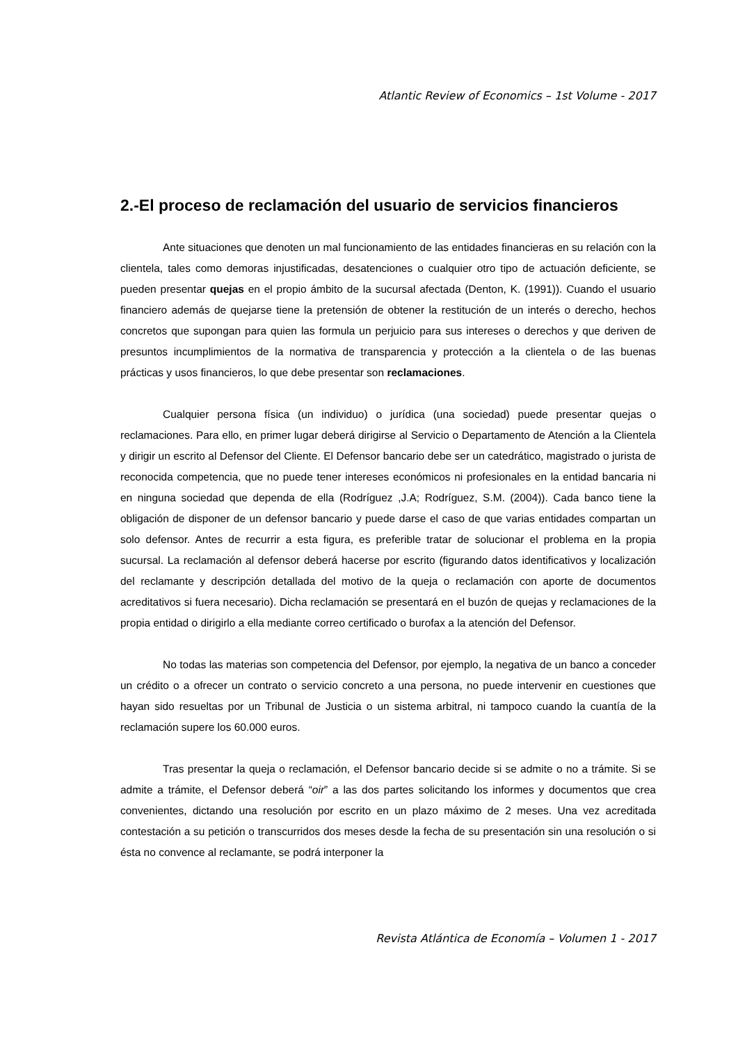Atlantic Review of Economics – 1st Volume - 2017
2.-El proceso de reclamación del usuario de servicios financieros
Ante situaciones que denoten un mal funcionamiento de las entidades financieras en su relación con la clientela, tales como demoras injustificadas, desatenciones o cualquier otro tipo de actuación deficiente, se pueden presentar quejas en el propio ámbito de la sucursal afectada (Denton, K. (1991)). Cuando el usuario financiero además de quejarse tiene la pretensión de obtener la restitución de un interés o derecho, hechos concretos que supongan para quien las formula un perjuicio para sus intereses o derechos y que deriven de presuntos incumplimientos de la normativa de transparencia y protección a la clientela o de las buenas prácticas y usos financieros, lo que debe presentar son reclamaciones.
Cualquier persona física (un individuo) o jurídica (una sociedad) puede presentar quejas o reclamaciones. Para ello, en primer lugar deberá dirigirse al Servicio o Departamento de Atención a la Clientela y dirigir un escrito al Defensor del Cliente. El Defensor bancario debe ser un catedrático, magistrado o jurista de reconocida competencia, que no puede tener intereses económicos ni profesionales en la entidad bancaria ni en ninguna sociedad que dependa de ella (Rodríguez ,J.A; Rodríguez, S.M. (2004)). Cada banco tiene la obligación de disponer de un defensor bancario y puede darse el caso de que varias entidades compartan un solo defensor. Antes de recurrir a esta figura, es preferible tratar de solucionar el problema en la propia sucursal. La reclamación al defensor deberá hacerse por escrito (figurando datos identificativos y localización del reclamante y descripción detallada del motivo de la queja o reclamación con aporte de documentos acreditativos si fuera necesario). Dicha reclamación se presentará en el buzón de quejas y reclamaciones de la propia entidad o dirigirlo a ella mediante correo certificado o burofax a la atención del Defensor.
No todas las materias son competencia del Defensor, por ejemplo, la negativa de un banco a conceder un crédito o a ofrecer un contrato o servicio concreto a una persona, no puede intervenir en cuestiones que hayan sido resueltas por un Tribunal de Justicia o un sistema arbitral, ni tampoco cuando la cuantía de la reclamación supere los 60.000 euros.
Tras presentar la queja o reclamación, el Defensor bancario decide si se admite o no a trámite. Si se admite a trámite, el Defensor deberá “oir” a las dos partes solicitando los informes y documentos que crea convenientes, dictando una resolución por escrito en un plazo máximo de 2 meses. Una vez acreditada contestación a su petición o transcurridos dos meses desde la fecha de su presentación sin una resolución o si ésta no convence al reclamante, se podrá interponer la
Revista Atlántica de Economía – Volumen 1 - 2017